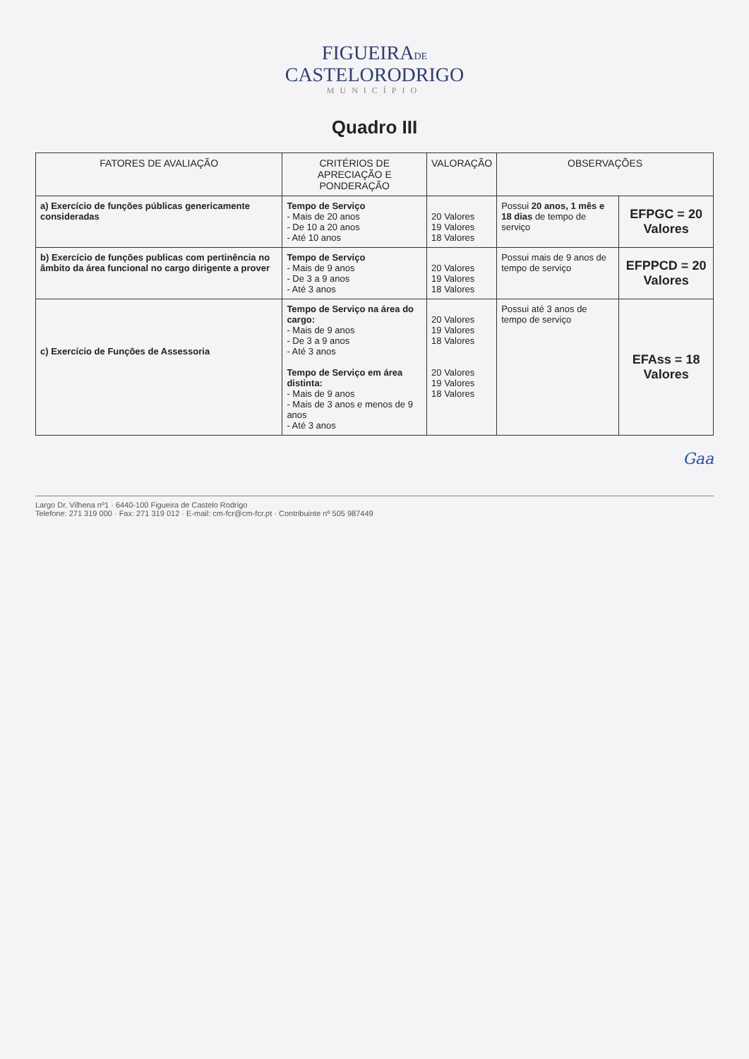FIGUEIRADE
CASTELORODRIGO
MUNICÍPIO
Quadro III
| FATORES DE AVALIAÇÃO | CRITÉRIOS DE APRECIAÇÃO E PONDERAÇÃO | VALORAÇÃO | OBSERVAÇÕES | |
| --- | --- | --- | --- | --- |
| a) Exercício de funções públicas genericamente consideradas | Tempo de Serviço - Mais de 20 anos - De 10 a 20 anos - Até 10 anos | 20 Valores 19 Valores 18 Valores | Possui 20 anos, 1 mês e 18 dias de tempo de serviço | EFPGC = 20 Valores |
| b) Exercício de funções publicas com pertinência no âmbito da área funcional no cargo dirigente a prover | Tempo de Serviço - Mais de 9 anos - De 3 a 9 anos - Até 3 anos | 20 Valores 19 Valores 18 Valores | Possui mais de 9 anos de tempo de serviço | EFPPCD = 20 Valores |
| c) Exercício de Funções de Assessoria | Tempo de Serviço na área do cargo: - Mais de 9 anos - De 3 a 9 anos - Até 3 anos Tempo de Serviço em área distinta: - Mais de 9 anos - Mais de 3 anos e menos de 9 anos - Até 3 anos | 20 Valores 19 Valores 18 Valores 20 Valores 19 Valores 18 Valores | Possui até 3 anos de tempo de serviço | EFAss = 18 Valores |
Gaa
Largo Dr. Vilhena nº1 · 6440-100 Figueira de Castelo Rodrigo
Telefone: 271 319 000 · Fax: 271 319 012 · E-mail: cm-fcr@cm-fcr.pt · Contribuinte nº 505 987449